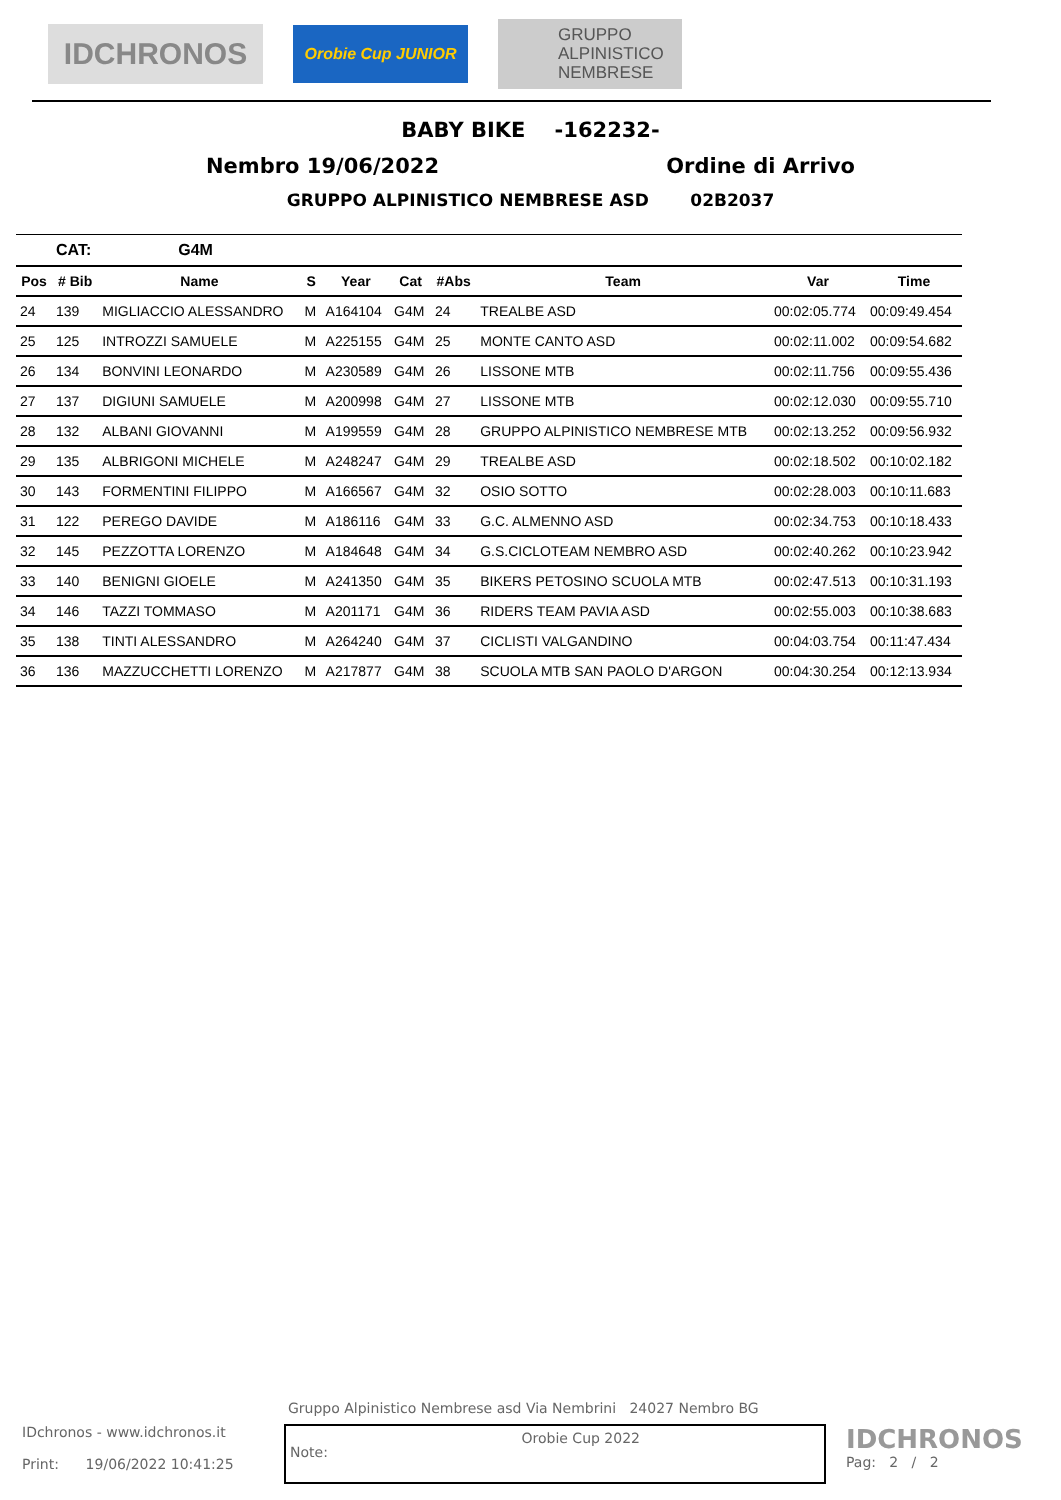IDCHRONOS
Orobie Cup JUNIOR
GRUPPO
ALPINISTICO
NEMBRESE
BABY BIKE -162232-
Nembro 19/06/2022 Ordine di Arrivo
GRUPPO ALPINISTICO NEMBRESE ASD 02B2037
| | CAT: | G4M | | | | | | | |
| Pos | # Bib | Name | S | Year | Cat | #Abs | Team | Var | Time |
| 24 | 139 | MIGLIACCIO ALESSANDRO | M | A164104 | G4M | 24 | TREALBE ASD | 00:02:05.774 | 00:09:49.454 |
| 25 | 125 | INTROZZI SAMUELE | M | A225155 | G4M | 25 | MONTE CANTO ASD | 00:02:11.002 | 00:09:54.682 |
| 26 | 134 | BONVINI LEONARDO | M | A230589 | G4M | 26 | LISSONE MTB | 00:02:11.756 | 00:09:55.436 |
| 27 | 137 | DIGIUNI SAMUELE | M | A200998 | G4M | 27 | LISSONE MTB | 00:02:12.030 | 00:09:55.710 |
| 28 | 132 | ALBANI GIOVANNI | M | A199559 | G4M | 28 | GRUPPO ALPINISTICO NEMBRESE MTB | 00:02:13.252 | 00:09:56.932 |
| 29 | 135 | ALBRIGONI MICHELE | M | A248247 | G4M | 29 | TREALBE ASD | 00:02:18.502 | 00:10:02.182 |
| 30 | 143 | FORMENTINI FILIPPO | M | A166567 | G4M | 32 | OSIO SOTTO | 00:02:28.003 | 00:10:11.683 |
| 31 | 122 | PEREGO DAVIDE | M | A186116 | G4M | 33 | G.C. ALMENNO ASD | 00:02:34.753 | 00:10:18.433 |
| 32 | 145 | PEZZOTTA LORENZO | M | A184648 | G4M | 34 | G.S.CICLOTEAM NEMBRO ASD | 00:02:40.262 | 00:10:23.942 |
| 33 | 140 | BENIGNI GIOELE | M | A241350 | G4M | 35 | BIKERS PETOSINO SCUOLA MTB | 00:02:47.513 | 00:10:31.193 |
| 34 | 146 | TAZZI TOMMASO | M | A201171 | G4M | 36 | RIDERS TEAM PAVIA ASD | 00:02:55.003 | 00:10:38.683 |
| 35 | 138 | TINTI ALESSANDRO | M | A264240 | G4M | 37 | CICLISTI VALGANDINO | 00:04:03.754 | 00:11:47.434 |
| 36 | 136 | MAZZUCCHETTI LORENZO | M | A217877 | G4M | 38 | SCUOLA MTB SAN PAOLO D'ARGON | 00:04:30.254 | 00:12:13.934 |
Gruppo Alpinistico Nembrese asd Via Nembrini 24027 Nembro BG
IDchronos - www.idchronos.it
Print: 19/06/2022 10:41:25
Note: Orobie Cup 2022
IDCHRONOS
Pag: 2 / 2